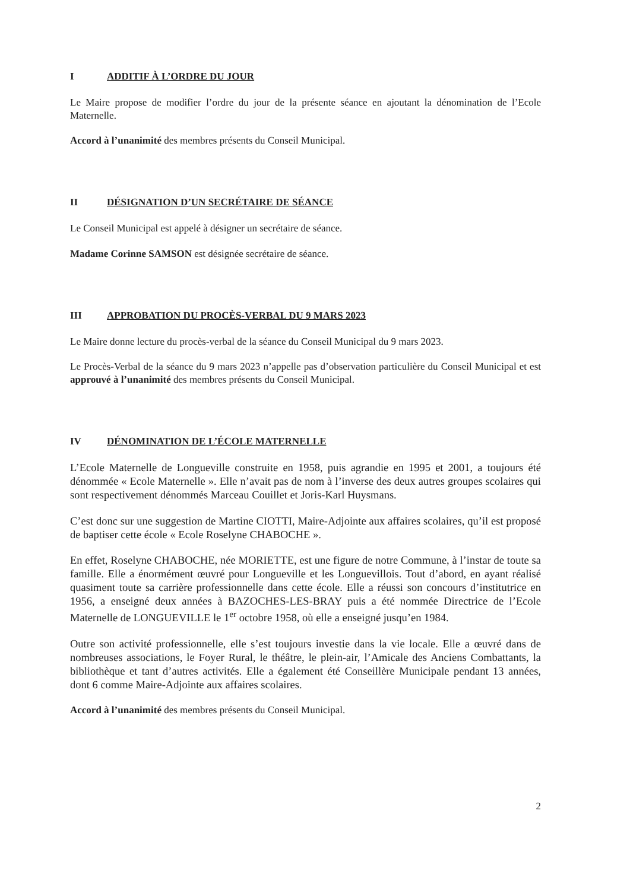I ADDITIF À L’ORDRE DU JOUR
Le Maire propose de modifier l’ordre du jour de la présente séance en ajoutant la dénomination de l’Ecole Maternelle.
Accord à l’unanimité des membres présents du Conseil Municipal.
II DÉSIGNATION D’UN SECRÉTAIRE DE SÉANCE
Le Conseil Municipal est appelé à désigner un secrétaire de séance.
Madame Corinne SAMSON est désignée secrétaire de séance.
III APPROBATION DU PROCÈS-VERBAL DU 9 MARS 2023
Le Maire donne lecture du procès-verbal de la séance du Conseil Municipal du 9 mars 2023.
Le Procès-Verbal de la séance du 9 mars 2023 n’appelle pas d’observation particulière du Conseil Municipal et est approuvé à l’unanimité des membres présents du Conseil Municipal.
IV DÉNOMINATION DE L’ÉCOLE MATERNELLE
L’Ecole Maternelle de Longueville construite en 1958, puis agrandie en 1995 et 2001, a toujours été dénommée « Ecole Maternelle ». Elle n’avait pas de nom à l’inverse des deux autres groupes scolaires qui sont respectivement dénommés Marceau Couillet et Joris-Karl Huysmans.
C’est donc sur une suggestion de Martine CIOTTI, Maire-Adjointe aux affaires scolaires, qu’il est proposé de baptiser cette école « Ecole Roselyne CHABOCHE ».
En effet, Roselyne CHABOCHE, née MORIETTE, est une figure de notre Commune, à l’instar de toute sa famille. Elle a énormément œuvré pour Longueville et les Longuevillois. Tout d’abord, en ayant réalisé quasiment toute sa carrière professionnelle dans cette école. Elle a réussi son concours d’institutrice en 1956, a enseigné deux années à BAZOCHES-LES-BRAY puis a été nommée Directrice de l’Ecole Maternelle de LONGUEVILLE le 1<sup>er</sup> octobre 1958, où elle a enseigné jusqu’en 1984.
Outre son activité professionnelle, elle s’est toujours investie dans la vie locale. Elle a œuvré dans de nombreuses associations, le Foyer Rural, le théâtre, le plein-air, l’Amicale des Anciens Combattants, la bibliothèque et tant d’autres activités. Elle a également été Conseillère Municipale pendant 13 années, dont 6 comme Maire-Adjointe aux affaires scolaires.
Accord à l’unanimité des membres présents du Conseil Municipal.
2